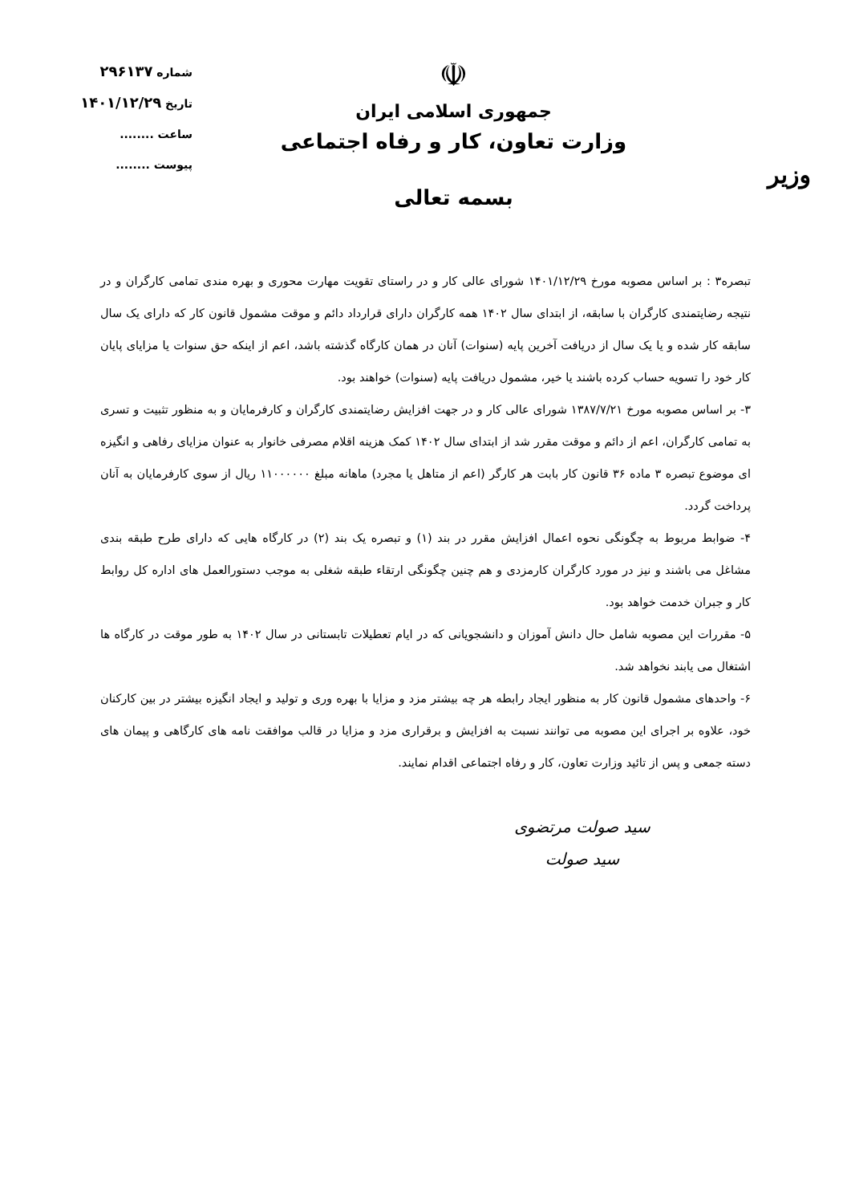وزیر
☫
جمهوری اسلامی ایران
وزارت تعاون، کار و رفاه اجتماعی
بسمه تعالی
شماره ۲۹۶۱۳۷
تاریخ ۱۴۰۱/۱۲/۲۹
ساعت ........
پیوست ........
تبصره۳ : بر اساس مصوبه مورخ ۱۴۰۱/۱۲/۲۹ شورای عالی کار و در راستای تقویت مهارت محوری و بهره مندی تمامی کارگران و در نتیجه رضایتمندی کارگران با سابقه، از ابتدای سال ۱۴۰۲ همه کارگران دارای قرارداد دائم و موقت مشمول قانون کار که دارای یک سال سابقه کار شده و یا یک سال از دریافت آخرین پایه (سنوات) آنان در همان کارگاه گذشته باشد، اعم از اینکه حق سنوات یا مزایای پایان کار خود را تسویه حساب کرده باشند یا خیر، مشمول دریافت پایه (سنوات) خواهند بود.
۳- بر اساس مصوبه مورخ ۱۳۸۷/۷/۲۱ شورای عالی کار و در جهت افزایش رضایتمندی کارگران و کارفرمایان و به منظور تثبیت و تسری به تمامی کارگران، اعم از دائم و موقت مقرر شد از ابتدای سال ۱۴۰۲ کمک هزینه اقلام مصرفی خانوار به عنوان مزایای رفاهی و انگیزه ای موضوع تبصره ۳ ماده ۳۶ قانون کار بابت هر کارگر (اعم از متاهل یا مجرد) ماهانه مبلغ ۱۱۰۰۰۰۰۰ ریال از سوی کارفرمایان به آنان پرداخت گردد.
۴- ضوابط مربوط به چگونگی نحوه اعمال افزایش مقرر در بند (۱) و تبصره یک بند (۲) در کارگاه هایی که دارای طرح طبقه بندی مشاغل می باشند و نیز در مورد کارگران کارمزدی و هم چنین چگونگی ارتقاء طبقه شغلی به موجب دستورالعمل های اداره کل روابط کار و جبران خدمت خواهد بود.
۵- مقررات این مصوبه شامل حال دانش آموزان و دانشجویانی که در ایام تعطیلات تابستانی در سال ۱۴۰۲ به طور موقت در کارگاه ها اشتغال می یابند نخواهد شد.
۶- واحدهای مشمول قانون کار به منظور ایجاد رابطه هر چه بیشتر مزد و مزایا با بهره وری و تولید و ایجاد انگیزه بیشتر در بین کارکنان خود، علاوه بر اجرای این مصوبه می توانند نسبت به افزایش و برقراری مزد و مزایا در قالب موافقت نامه های کارگاهی و پیمان های دسته جمعی و پس از تائید وزارت تعاون، کار و رفاه اجتماعی اقدام نمایند.
سید صولت مرتضوی
سید صولت